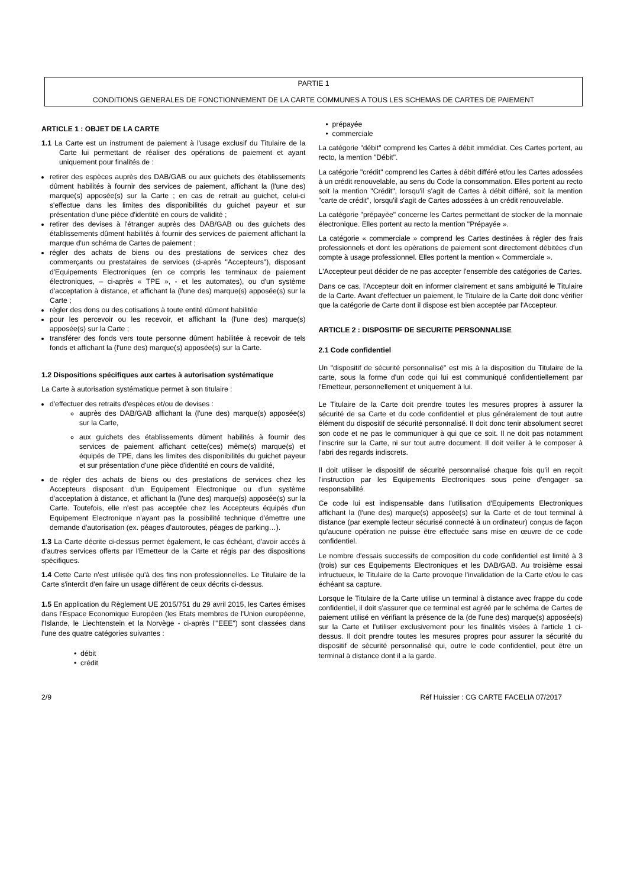PARTIE 1
CONDITIONS GENERALES DE FONCTIONNEMENT DE LA CARTE COMMUNES A TOUS LES SCHEMAS DE CARTES DE PAIEMENT
ARTICLE 1 : OBJET DE LA CARTE
1.1 La Carte est un instrument de paiement à l'usage exclusif du Titulaire de la Carte lui permettant de réaliser des opérations de paiement et ayant uniquement pour finalités de :
retirer des espèces auprès des DAB/GAB ou aux guichets des établissements dûment habilités à fournir des services de paiement, affichant la (l'une des) marque(s) apposée(s) sur la Carte ; en cas de retrait au guichet, celui-ci s'effectue dans les limites des disponibilités du guichet payeur et sur présentation d'une pièce d'identité en cours de validité ;
retirer des devises à l'étranger auprès des DAB/GAB ou des guichets des établissements dûment habilités à fournir des services de paiement affichant la marque d'un schéma de Cartes de paiement ;
régler des achats de biens ou des prestations de services chez des commerçants ou prestataires de services (ci-après "Accepteurs"), disposant d'Equipements Electroniques (en ce compris les terminaux de paiement électroniques, – ci-après « TPE », - et les automates), ou d'un système d'acceptation à distance, et affichant la (l'une des) marque(s) apposée(s) sur la Carte ;
régler des dons ou des cotisations à toute entité dûment habilitée
pour les percevoir ou les recevoir, et affichant la (l'une des) marque(s) apposée(s) sur la Carte ;
transférer des fonds vers toute personne dûment habilitée à recevoir de tels fonds et affichant la (l'une des) marque(s) apposée(s) sur la Carte.
1.2 Dispositions spécifiques aux cartes à autorisation systématique
La Carte à autorisation systématique permet à son titulaire :
d'effectuer des retraits d'espèces et/ou de devises :
auprès des DAB/GAB affichant la (l'une des) marque(s) apposée(s) sur la Carte,
aux guichets des établissements dûment habilités à fournir des services de paiement affichant cette(ces) même(s) marque(s) et équipés de TPE, dans les limites des disponibilités du guichet payeur et sur présentation d'une pièce d'identité en cours de validité,
de régler des achats de biens ou des prestations de services chez les Accepteurs disposant d'un Equipement Electronique ou d'un système d'acceptation à distance, et affichant la (l'une des) marque(s) apposée(s) sur la Carte. Toutefois, elle n'est pas acceptée chez les Accepteurs équipés d'un Equipement Electronique n'ayant pas la possibilité technique d'émettre une demande d'autorisation (ex. péages d'autoroutes, péages de parking…).
1.3 La Carte décrite ci-dessus permet également, le cas échéant, d'avoir accès à d'autres services offerts par l'Emetteur de la Carte et régis par des dispositions spécifiques.
1.4 Cette Carte n'est utilisée qu'à des fins non professionnelles. Le Titulaire de la Carte s'interdit d'en faire un usage différent de ceux décrits ci-dessus.
1.5 En application du Règlement UE 2015/751 du 29 avril 2015, les Cartes émises dans l'Espace Economique Européen (les Etats membres de l'Union européenne, l'Islande, le Liechtenstein et la Norvège - ci-après l'"EEE") sont classées dans l'une des quatre catégories suivantes :
• débit
• crédit
• prépayée
• commerciale
La catégorie "débit" comprend les Cartes à débit immédiat. Ces Cartes portent, au recto, la mention "Débit".
La catégorie "crédit" comprend les Cartes à débit différé et/ou les Cartes adossées à un crédit renouvelable, au sens du Code la consommation. Elles portent au recto soit la mention "Crédit", lorsqu'il s'agit de Cartes à débit différé, soit la mention "carte de crédit", lorsqu'il s'agit de Cartes adossées à un crédit renouvelable.
La catégorie "prépayée" concerne les Cartes permettant de stocker de la monnaie électronique. Elles portent au recto la mention "Prépayée ».
La catégorie « commerciale » comprend les Cartes destinées à régler des frais professionnels et dont les opérations de paiement sont directement débitées d'un compte à usage professionnel. Elles portent la mention « Commerciale ».
L'Accepteur peut décider de ne pas accepter l'ensemble des catégories de Cartes.
Dans ce cas, l'Accepteur doit en informer clairement et sans ambiguïté le Titulaire de la Carte. Avant d'effectuer un paiement, le Titulaire de la Carte doit donc vérifier que la catégorie de Carte dont il dispose est bien acceptée par l'Accepteur.
ARTICLE 2 : DISPOSITIF DE SECURITE PERSONNALISE
2.1 Code confidentiel
Un "dispositif de sécurité personnalisé" est mis à la disposition du Titulaire de la carte, sous la forme d'un code qui lui est communiqué confidentiellement par l'Emetteur, personnellement et uniquement à lui.
Le Titulaire de la Carte doit prendre toutes les mesures propres à assurer la sécurité de sa Carte et du code confidentiel et plus généralement de tout autre élément du dispositif de sécurité personnalisé. Il doit donc tenir absolument secret son code et ne pas le communiquer à qui que ce soit. Il ne doit pas notamment l'inscrire sur la Carte, ni sur tout autre document. Il doit veiller à le composer à l'abri des regards indiscrets.
Il doit utiliser le dispositif de sécurité personnalisé chaque fois qu'il en reçoit l'instruction par les Equipements Electroniques sous peine d'engager sa responsabilité.
Ce code lui est indispensable dans l'utilisation d'Equipements Electroniques affichant la (l'une des) marque(s) apposée(s) sur la Carte et de tout terminal à distance (par exemple lecteur sécurisé connecté à un ordinateur) conçus de façon qu'aucune opération ne puisse être effectuée sans mise en œuvre de ce code confidentiel.
Le nombre d'essais successifs de composition du code confidentiel est limité à 3 (trois) sur ces Equipements Electroniques et les DAB/GAB. Au troisième essai infructueux, le Titulaire de la Carte provoque l'invalidation de la Carte et/ou le cas échéant sa capture.
Lorsque le Titulaire de la Carte utilise un terminal à distance avec frappe du code confidentiel, il doit s'assurer que ce terminal est agréé par le schéma de Cartes de paiement utilisé en vérifiant la présence de la (de l'une des) marque(s) apposée(s) sur la Carte et l'utiliser exclusivement pour les finalités visées à l'article 1 ci-dessus. Il doit prendre toutes les mesures propres pour assurer la sécurité du dispositif de sécurité personnalisé qui, outre le code confidentiel, peut être un terminal à distance dont il a la garde.
2/9 Réf Huissier : CG CARTE FACELIA 07/2017